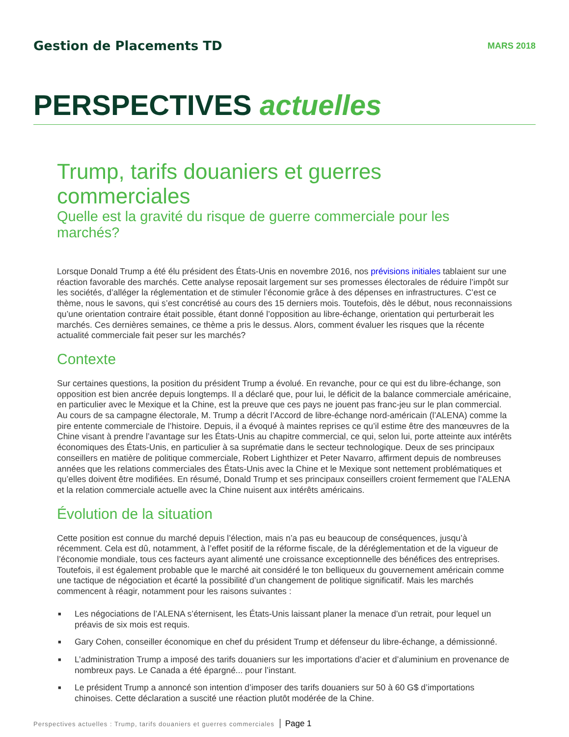Gestion de Placements TD
MARS 2018
PERSPECTIVES actuelles
Trump, tarifs douaniers et guerres commerciales
Quelle est la gravité du risque de guerre commerciale pour les marchés?
Lorsque Donald Trump a été élu président des États-Unis en novembre 2016, nos prévisions initiales tablaient sur une réaction favorable des marchés. Cette analyse reposait largement sur ses promesses électorales de réduire l’impôt sur les sociétés, d’alléger la réglementation et de stimuler l’économie grâce à des dépenses en infrastructures. C’est ce thème, nous le savons, qui s’est concrétisé au cours des 15 derniers mois. Toutefois, dès le début, nous reconnaissions qu’une orientation contraire était possible, étant donné l’opposition au libre-échange, orientation qui perturberait les marchés. Ces dernières semaines, ce thème a pris le dessus. Alors, comment évaluer les risques que la récente actualité commerciale fait peser sur les marchés?
Contexte
Sur certaines questions, la position du président Trump a évolué. En revanche, pour ce qui est du libre-échange, son opposition est bien ancrée depuis longtemps. Il a déclaré que, pour lui, le déficit de la balance commerciale américaine, en particulier avec le Mexique et la Chine, est la preuve que ces pays ne jouent pas franc-jeu sur le plan commercial. Au cours de sa campagne électorale, M. Trump a décrit l’Accord de libre-échange nord-américain (l’ALENA) comme la pire entente commerciale de l’histoire. Depuis, il a évoqué à maintes reprises ce qu’il estime être des manœuvres de la Chine visant à prendre l’avantage sur les États-Unis au chapitre commercial, ce qui, selon lui, porte atteinte aux intérêts économiques des États-Unis, en particulier à sa suprématie dans le secteur technologique. Deux de ses principaux conseillers en matière de politique commerciale, Robert Lighthizer et Peter Navarro, affirment depuis de nombreuses années que les relations commerciales des États-Unis avec la Chine et le Mexique sont nettement problématiques et qu’elles doivent être modifiées. En résumé, Donald Trump et ses principaux conseillers croient fermement que l’ALENA et la relation commerciale actuelle avec la Chine nuisent aux intérêts américains.
Évolution de la situation
Cette position est connue du marché depuis l’élection, mais n’a pas eu beaucoup de conséquences, jusqu’à récemment. Cela est dû, notamment, à l’effet positif de la réforme fiscale, de la déréglementation et de la vigueur de l’économie mondiale, tous ces facteurs ayant alimenté une croissance exceptionnelle des bénéfices des entreprises. Toutefois, il est également probable que le marché ait considéré le ton belliqueux du gouvernement américain comme une tactique de négociation et écarté la possibilité d’un changement de politique significatif. Mais les marchés commencent à réagir, notamment pour les raisons suivantes :
■ Les négociations de l’ALENA s’éternisent, les États-Unis laissant planer la menace d’un retrait, pour lequel un préavis de six mois est requis.
■ Gary Cohen, conseiller économique en chef du président Trump et défenseur du libre-échange, a démissionné.
■ L’administration Trump a imposé des tarifs douaniers sur les importations d’acier et d’aluminium en provenance de nombreux pays. Le Canada a été épargné... pour l’instant.
■ Le président Trump a annoncé son intention d’imposer des tarifs douaniers sur 50 à 60 G$ d’importations chinoises. Cette déclaration a suscité une réaction plutôt modérée de la Chine.
Perspectives actuelles : Trump, tarifs douaniers et guerres commerciales Page 1